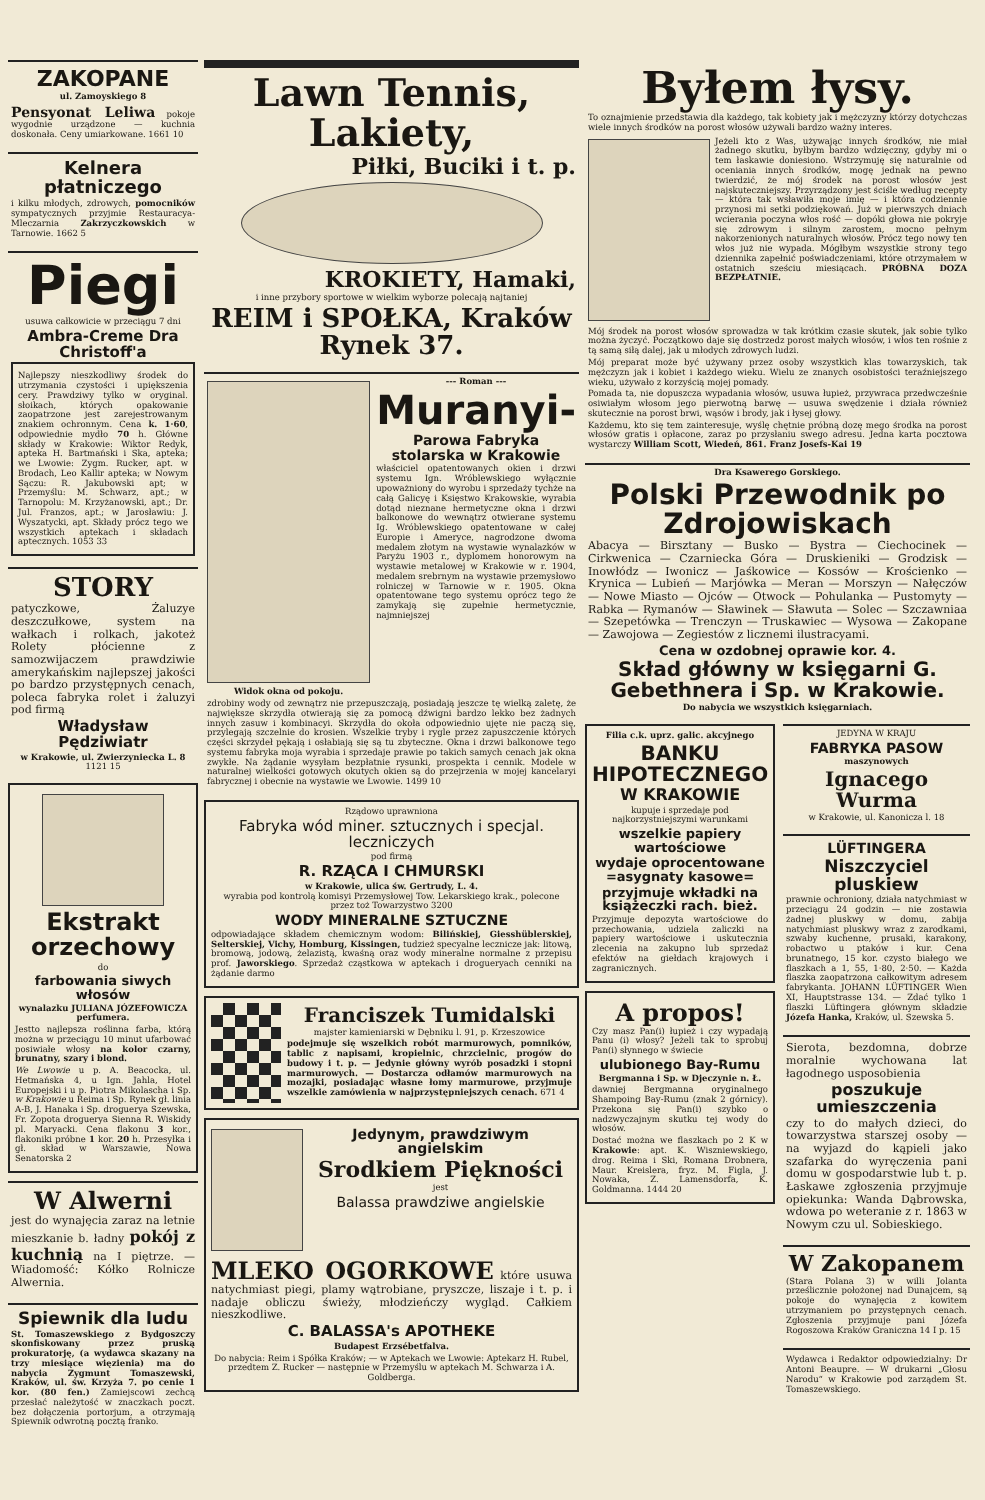ZAKOPANE
ul. Zamoyskiego 8
Pensyonat Leliwa pokoje wygodnie urządzone — kuchnia doskonała. Ceny umiarkowane. 1661 10
Kelnera płatniczego
i kilku młodych, zdrowych, pomocników sympatycznych przyjmie Restauracya-Mleczarnia Zakrzyczkowskich w Tarnowie. 1662 5
Piegi
usuwa całkowicie w przeciągu 7 dni
Ambra-Creme Dra Christoff'a
Najlepszy nieszkodliwy środek do utrzymania czystości i upiększenia cery. Prawdziwy tylko w oryginal. słoikach, których opakowanie zaopatrzone jest zarejestrowanym znakiem ochronnym. Cena k. 1·60, odpowiednie mydło 70 h. Główne składy w Krakowie: Wiktor Redyk, apteka H. Bartmański i Ska, apteka; we Lwowie: Zygm. Rucker, apt. w Brodach, Leo Kallir apteka; w Nowym Sączu: R. Jakubowski apt; w Przemyślu: M. Schwarz, apt.; w Tarnopolu: M. Krzyżanowski, apt.; Dr. Jul. Franzos, apt.; w Jarosławiu: J. Wyszatycki, apt. Składy prócz tego we wszystkich aptekach i składach aptecznych. 1053 33
STORY
patyczkowe, Żaluzye deszczułkowe, system na wałkach i rolkach, jakoteż Rolety płócienne z samozwijaczem prawdziwie amerykańskim najlepszej jakości po bardzo przystępnych cenach, poleca fabryka rolet i żaluzyi pod firmą
Władysław Pędziwiatr
w Krakowie, ul. Zwierzyniecka L. 8
1121 15
Ekstrakt orzechowy
do
farbowania siwych włosów
wynalazku JULIANA JÓZEFOWICZA perfumera.
Jestto najlepsza roślinna farba, którą można w przeciągu 10 minut ufarbować posiwiałe włosy na kolor czarny, brunatny, szary i blond.
We Lwowie u p. A. Beacocka, ul. Hetmańska 4, u Ign. Jahla, Hotel Europejski i u p. Piotra Mikolascha i Sp. w Krakowie u Reima i Sp. Rynek gł. linia A-B, J. Hanaka i Sp. droguerya Szewska, Fr. Zopota droguerya Sienna R. Wiskidy pl. Maryacki. Cena flakonu 3 kor., flakoniki próbne 1 kor. 20 h. Przesyłka i gł. skład w Warszawie, Nowa Senatorska 2
W Alwerni
jest do wynajęcia zaraz na letnie mieszkanie b. ładny pokój z kuchnią na I piętrze. — Wiadomość: Kółko Rolnicze Alwernia.
Spiewnik dla ludu
St. Tomaszewskiego z Bydgoszczy skonfiskowany przez pruską prokuratorję, (a wydawca skazany na trzy miesiące więzienia) ma do nabycia Zygmunt Tomaszewski, Kraków, ul. św. Krzyża 7. po cenie 1 kor. (80 fen.) Zamiejscowi zechcą przesłać należytość w znaczkach poczt. bez dołączenia portorjum, a otrzymają Spiewnik odwrotną pocztą franko.
Lawn Tennis, Lakiety,
Piłki, Buciki i t. p.
KROKIETY, Hamaki,
i inne przybory sportowe w wielkim wyborze polecają najtaniej
REIM i SPOŁKA, Kraków Rynek 37.
Widok okna od pokoju. --- Roman ---
Muranyi-
Parowa Fabryka stolarska w Krakowie
właściciel opatentowanych okien i drzwi systemu Ign. Wróblewskiego wyłącznie upoważniony do wyrobu i sprzedaży tychże na całą Galicyę i Księstwo Krakowskie, wyrabia dotąd nieznane hermetyczne okna i drzwi balkonowe do wewnątrz otwierane systemu Ig. Wróblewskiego opatentowane w całej Europie i Ameryce, nagrodzone dwoma medalem złotym na wystawie wynalazków w Paryżu 1903 r., dyplomem honorowym na wystawie metalowej w Krakowie w r. 1904, medalem srebrnym na wystawie przemysłowo rolniczej w Tarnowie w r. 1905. Okna opatentowane tego systemu oprócz tego że zamykają się zupełnie hermetycznie, najmniejszej
zdrobiny wody od zewnątrz nie przepuszczają, posiadają jeszcze tę wielką zaletę, że największe skrzydła otwierają się za pomocą dźwigni bardzo lekko bez żadnych innych zasuw i kombinacyi. Skrzydła do okoła odpowiednio ujęte nie paczą się, przylegają szczelnie do krosien. Wszelkie tryby i rygle przez zapuszczenie których części skrzydeł pękają i osłabiają się są tu zbyteczne. Okna i drzwi balkonowe tego systemu fabryka moja wyrabia i sprzedaje prawie po takich samych cenach jak okna zwykłe. Na żądanie wysyłam bezpłatnie rysunki, prospekta i cennik. Modele w naturalnej wielkości gotowych okutych okien są do przejrzenia w mojej kancelaryi fabrycznej i obecnie na wystawie we Lwowie. 1499 10
Rządowo uprawniona
Fabryka wód miner. sztucznych i specjal. leczniczych
pod firmą
R. RZĄCA I CHMURSKI
w Krakowie, ulica św. Gertrudy, L. 4.
wyrabia pod kontrolą komisyi Przemysłowej Tow. Lekarskiego krak., polecone przez toż Towarzystwo 3200
WODY MINERALNE SZTUCZNE
odpowiadające składem chemicznym wodom: Bilińskiej, Giesshüblerskiej, Selterskiej, Vichy, Homburg, Kissingen, tudzież specyalne lecznicze jak: litową, bromową, jodową, żelazistą, kwaśną oraz wody mineralne normalne z przepisu prof. Jaworskiego. Sprzedaż cząstkowa w aptekach i drogueryach cenniki na żądanie darmo
Franciszek Tumidalski
majster kamieniarski w Dębniku l. 91, p. Krzeszowice
podejmuje się wszelkich robót marmurowych, pomników, tablic z napisami, kropielnic, chrzcielnic, progów do budowy i t. p. — Jedynie główny wyrób posadzki i stopni marmurowych. — Dostarcza odłamów marmurowych na mozajki, posiadając własne łomy marmurowe, przyjmuje wszelkie zamówienia w najprzystępniejszych cenach. 671 4
Jedynym, prawdziwym angielskim
Srodkiem Piękności
jest
Balassa prawdziwe angielskie
MLEKO OGORKOWE które usuwa natychmiast piegi, plamy wątrobiane, pryszcze, liszaje i t. p. i nadaje obliczu świeży, młodzieńczy wygląd. Całkiem nieszkodliwe.
C. BALASSA's APOTHEKE
Budapest Erzsébetfalva.
Do nabycia: Reim i Spółka Kraków; — w Aptekach we Lwowie: Aptekarz H. Rubel, przedtem Z. Rucker — następnie w Przemyślu w aptekach M. Schwarza i A. Goldberga.
Byłem łysy.
To oznajmienie przedstawia dla każdego, tak kobiety jak i mężczyzny którzy dotychczas wiele innych środków na porost włosów używali bardzo ważny interes.
Jeżeli kto z Was, używając innych środków, nie miał żadnego skutku, byłbym bardzo wdzięczny, gdyby mi o tem łaskawie doniesiono. Wstrzymuję się naturalnie od oceniania innych środków, mogę jednak na pewno twierdzić, że mój środek na porost włosów jest najskuteczniejszy. Przyrządzony jest ściśle według recepty — która tak wsławiła moje imię — i która codziennie przynosi mi setki podziękowań. Już w pierwszych dniach wcierania poczyna włos rość — dopóki głowa nie pokryje się zdrowym i silnym zarostem, mocno pełnym nakorzenionych naturalnych włosów. Prócz tego nowy ten włos już nie wypada. Mógłbym wszystkie strony tego dziennika zapełnić poświadczeniami, które otrzymałem w ostatnich sześciu miesiącach. PRÓBNA DOZA BEZPŁATNIE.
Mój środek na porost włosów sprowadza w tak krótkim czasie skutek, jak sobie tylko można życzyć. Początkowo daje się dostrzedz porost małych włosów, i włos ten rośnie z tą samą siłą dalej, jak u młodych zdrowych ludzi.
Mój preparat może być używany przez osoby wszystkich klas towarzyskich, tak mężczyzn jak i kobiet i każdego wieku. Wielu ze znanych osobistości teraźniejszego wieku, używało z korzyścią mojej pomady.
Pomada ta, nie dopuszcza wypadania włosów, usuwa łupież, przywraca przedwcześnie osiwiałym włosom jego pierwotną barwę — usuwa swędzenie i działa również skutecznie na porost brwi, wąsów i brody, jak i łysej głowy.
Każdemu, kto się tem zainteresuje, wyślę chętnie próbną dozę mego środka na porost włosów gratis i opłacone, zaraz po przysłaniu swego adresu. Jedna karta pocztowa wystarczy William Scott, Wiedeń, 861. Franz Josefs-Kai 19
Dra Ksawerego Gorskiego.
Polski Przewodnik po Zdrojowiskach
Abacya — Birsztany — Busko — Bystra — Ciechocinek — Cirkwenica — Czarniecka Góra — Druskieniki — Grodzisk — Inowłódz — Iwonicz — Jaśkowice — Kossów — Krościenko — Krynica — Lubień — Marjówka — Meran — Morszyn — Nałęczów — Nowe Miasto — Ojców — Otwock — Pohulanka — Pustomyty — Rabka — Rymanów — Sławinek — Sławuta — Solec — Szczawniaa — Szepetówka — Trenczyn — Truskawiec — Wysowa — Zakopane — Zawojowa — Zegiestów z licznemi ilustracyami.
Cena w ozdobnej oprawie kor. 4.
Skład główny w księgarni G. Gebethnera i Sp. w Krakowie.
Do nabycia we wszystkich księgarniach.
Filia c.k. uprz. galic. akcyjnego
BANKU HIPOTECZNEGO
W KRAKOWIE
kupuje i sprzedaje pod najkorzystniejszymi warunkami
wszelkie papiery wartościowe
wydaje oprocentowane =asygnaty kasowe=
przyjmuje wkładki na książeczki rach. bież.
Przyjmuje depozyta wartościowe do przechowania, udziela zaliczki na papiery wartościowe i uskutecznia zlecenia na zakupno lub sprzedaż efektów na giełdach krajowych i zagranicznych.
A propos!
Czy masz Pan(i) łupież i czy wypadają Panu (i) włosy? Jeżeli tak to sprobuj Pan(i) słynnego w świecie
ulubionego Bay-Rumu
Bergmanna i Sp. w Djeczynie n. Ł.
dawniej Bergmanna oryginalnego Shampoing Bay-Rumu (znak 2 górnicy). Przekona się Pan(i) szybko o nadzwyczajnym skutku tej wody do włosów.
Dostać można we flaszkach po 2 K w Krakowie: apt. K. Wiszniewskiego, drog. Reima i Ski, Romana Drobnera, Maur. Kreislera, fryz. M. Figla, J. Nowaka, Z. Lamensdorfa, K. Goldmanna. 1444 20
JEDYNA W KRAJU
FABRYKA PASOW
maszynowych
Ignacego Wurma
w Krakowie, ul. Kanonicza l. 18
LÜFTINGERA
Niszczyciel pluskiew
prawnie ochroniony, działa natychmiast w przeciągu 24 godzin — nie zostawia żadnej pluskwy w domu, zabija natychmiast pluskwy wraz z zarodkami, szwaby kuchenne, prusaki, karakony, robactwo u ptaków i kur. Cena brunatnego, 15 kor. czysto białego we flaszkach a 1, 55, 1·80, 2·50. — Każda flaszka zaopatrzona całkowitym adresem fabrykanta. JOHANN LÜFTINGER Wien XI, Hauptstrasse 134. — Zdać tylko 1 flaszki Lüftingera głównym składzie Józefa Hanka, Kraków, ul. Szewska 5.
Sierota, bezdomna, dobrze moralnie wychowana lat łagodnego usposobienia
poszukuje umieszczenia
czy to do małych dzieci, do towarzystwa starszej osoby — na wyjazd do kąpieli jako szafarka do wyręczenia pani domu w gospodarstwie lub t. p. Łaskawe zgłoszenia przyjmuje opiekunka: Wanda Dąbrowska, wdowa po weteranie z r. 1863 w Nowym czu ul. Sobieskiego.
W Zakopanem
(Stara Polana 3) w willi Jolanta prześlicznie położonej nad Dunajcem, są pokoje do wynajęcia z kowitem utrzymaniem po przystępnych cenach. Zgłoszenia przyjmuje pani Józefa Rogoszowa Kraków Graniczna 14 I p. 15
Wydawca i Redaktor odpowiedzialny: Dr Antoni Beaupre. — W drukarni „Głosu Narodu“ w Krakowie pod zarządem St. Tomaszewskiego.